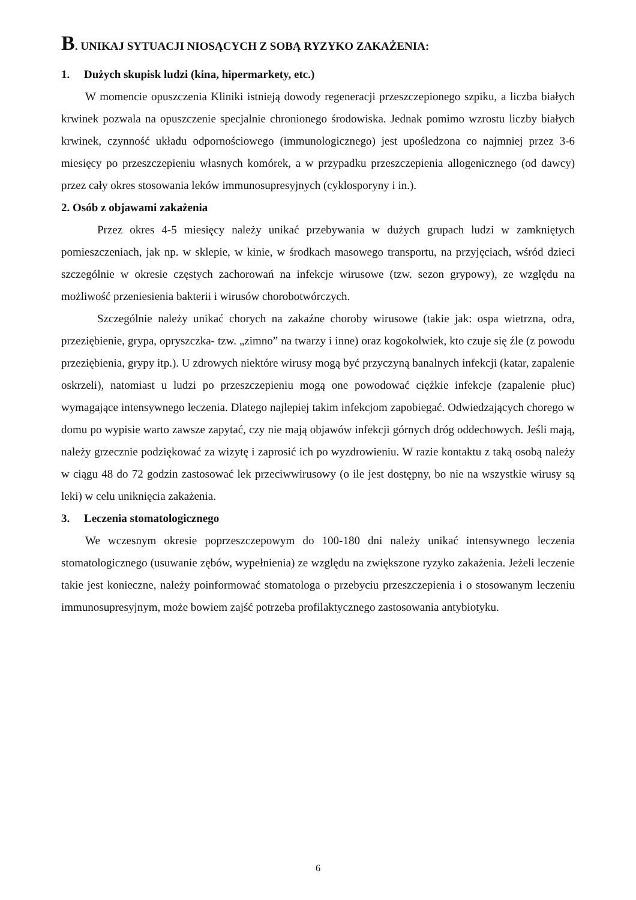B. UNIKAJ SYTUACJI NIOSĄCYCH Z SOBĄ RYZYKO ZAKAŻENIA:
1. Dużych skupisk ludzi (kina, hipermarkety, etc.)
W momencie opuszczenia Kliniki istnieją dowody regeneracji przeszczepionego szpiku, a liczba białych krwinek pozwala na opuszczenie specjalnie chronionego środowiska. Jednak pomimo wzrostu liczby białych krwinek, czynność układu odpornościowego (immunologicznego) jest upośledzona co najmniej przez 3-6 miesięcy po przeszczepieniu własnych komórek, a w przypadku przeszczepienia allogenicznego (od dawcy) przez cały okres stosowania leków immunosupresyjnych (cyklosporyny i in.).
2. Osób z objawami zakażenia
Przez okres 4-5 miesięcy należy unikać przebywania w dużych grupach ludzi w zamkniętych pomieszczeniach, jak np. w sklepie, w kinie, w środkach masowego transportu, na przyjęciach, wśród dzieci szczególnie w okresie częstych zachorowań na infekcje wirusowe (tzw. sezon grypowy), ze względu na możliwość przeniesienia bakterii i wirusów chorobotwórczych.
Szczególnie należy unikać chorych na zakaźne choroby wirusowe (takie jak: ospa wietrzna, odra, przeziębienie, grypa, opryszczka- tzw. „zimno” na twarzy i inne) oraz kogokolwiek, kto czuje się źle (z powodu przeziębienia, grypy itp.). U zdrowych niektóre wirusy mogą być przyczyną banalnych infekcji (katar, zapalenie oskrzeli), natomiast u ludzi po przeszczepieniu mogą one powodować ciężkie infekcje (zapalenie płuc) wymagające intensywnego leczenia. Dlatego najlepiej takim infekcjom zapobiegać. Odwiedzających chorego w domu po wypisie warto zawsze zapytać, czy nie mają objawów infekcji górnych dróg oddechowych. Jeśli mają, należy grzecznie podziękować za wizytę i zaprosić ich po wyzdrowieniu. W razie kontaktu z taką osobą należy w ciągu 48 do 72 godzin zastosować lek przeciwwirusowy (o ile jest dostępny, bo nie na wszystkie wirusy są leki) w celu uniknięcia zakażenia.
3. Leczenia stomatologicznego
We wczesnym okresie poprzeszczepowym do 100-180 dni należy unikać intensywnego leczenia stomatologicznego (usuwanie zębów, wypełnienia) ze względu na zwiększone ryzyko zakażenia. Jeżeli leczenie takie jest konieczne, należy poinformować stomatologa o przebyciu przeszczepienia i o stosowanym leczeniu immunosupresyjnym, może bowiem zajść potrzeba profilaktycznego zastosowania antybiotyku.
6